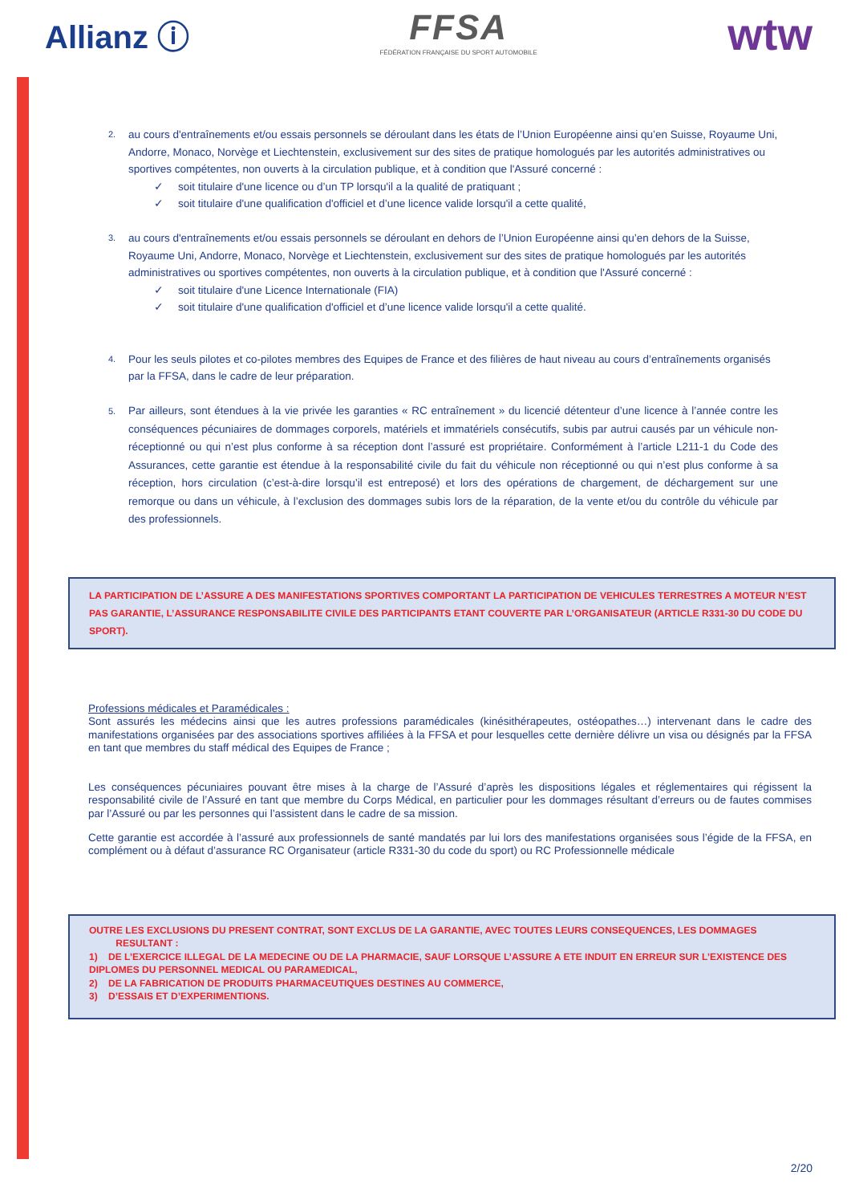Allianz ⓘ
FFSA
FÉDÉRATION FRANÇAISE DU SPORT AUTOMOBILE
wtw
2.
au cours d'entraînements et/ou essais personnels se déroulant dans les états de l’Union Européenne ainsi qu’en Suisse, Royaume Uni, Andorre, Monaco, Norvège et Liechtenstein, exclusivement sur des sites de pratique homologués par les autorités administratives ou sportives compétentes, non ouverts à la circulation publique, et à condition que l'Assuré concerné :
✓ soit titulaire d'une licence ou d’un TP lorsqu'il a la qualité de pratiquant ;
✓ soit titulaire d'une qualification d'officiel et d’une licence valide lorsqu'il a cette qualité,
3.
au cours d'entraînements et/ou essais personnels se déroulant en dehors de l’Union Européenne ainsi qu’en dehors de la Suisse, Royaume Uni, Andorre, Monaco, Norvège et Liechtenstein, exclusivement sur des sites de pratique homologués par les autorités administratives ou sportives compétentes, non ouverts à la circulation publique, et à condition que l'Assuré concerné :
✓ soit titulaire d'une Licence Internationale (FIA)
✓ soit titulaire d'une qualification d'officiel et d’une licence valide lorsqu'il a cette qualité.
4.
Pour les seuls pilotes et co-pilotes membres des Equipes de France et des filières de haut niveau au cours d’entraînements organisés par la FFSA, dans le cadre de leur préparation.
5.
Par ailleurs, sont étendues à la vie privée les garanties « RC entraînement » du licencié détenteur d’une licence à l’année contre les conséquences pécuniaires de dommages corporels, matériels et immatériels consécutifs, subis par autrui causés par un véhicule non-réceptionné ou qui n’est plus conforme à sa réception dont l’assuré est propriétaire. Conformément à l’article L211-1 du Code des Assurances, cette garantie est étendue à la responsabilité civile du fait du véhicule non réceptionné ou qui n’est plus conforme à sa réception, hors circulation (c’est-à-dire lorsqu’il est entreposé) et lors des opérations de chargement, de déchargement sur une remorque ou dans un véhicule, à l’exclusion des dommages subis lors de la réparation, de la vente et/ou du contrôle du véhicule par des professionnels.
LA PARTICIPATION DE L’ASSURE A DES MANIFESTATIONS SPORTIVES COMPORTANT LA PARTICIPATION DE VEHICULES TERRESTRES A MOTEUR N’EST PAS GARANTIE, L’ASSURANCE RESPONSABILITE CIVILE DES PARTICIPANTS ETANT COUVERTE PAR L’ORGANISATEUR (ARTICLE R331-30 DU CODE DU SPORT).
Professions médicales et Paramédicales :
Sont assurés les médecins ainsi que les autres professions paramédicales (kinésithérapeutes, ostéopathes…) intervenant dans le cadre des manifestations organisées par des associations sportives affiliées à la FFSA et pour lesquelles cette dernière délivre un visa ou désignés par la FFSA en tant que membres du staff médical des Equipes de France ;
Les conséquences pécuniaires pouvant être mises à la charge de l’Assuré d’après les dispositions légales et réglementaires qui régissent la responsabilité civile de l’Assuré en tant que membre du Corps Médical, en particulier pour les dommages résultant d’erreurs ou de fautes commises par l’Assuré ou par les personnes qui l’assistent dans le cadre de sa mission.
Cette garantie est accordée à l’assuré aux professionnels de santé mandatés par lui lors des manifestations organisées sous l’égide de la FFSA, en complément ou à défaut d’assurance RC Organisateur (article R331-30 du code du sport) ou RC Professionnelle médicale
OUTRE LES EXCLUSIONS DU PRESENT CONTRAT, SONT EXCLUS DE LA GARANTIE, AVEC TOUTES LEURS CONSEQUENCES, LES DOMMAGES
RESULTANT :
1) DE L’EXERCICE ILLEGAL DE LA MEDECINE OU DE LA PHARMACIE, SAUF LORSQUE L’ASSURE A ETE INDUIT EN ERREUR SUR L’EXISTENCE DES DIPLOMES DU PERSONNEL MEDICAL OU PARAMEDICAL,
2) DE LA FABRICATION DE PRODUITS PHARMACEUTIQUES DESTINES AU COMMERCE,
3) D’ESSAIS ET D’EXPERIMENTIONS.
2/20